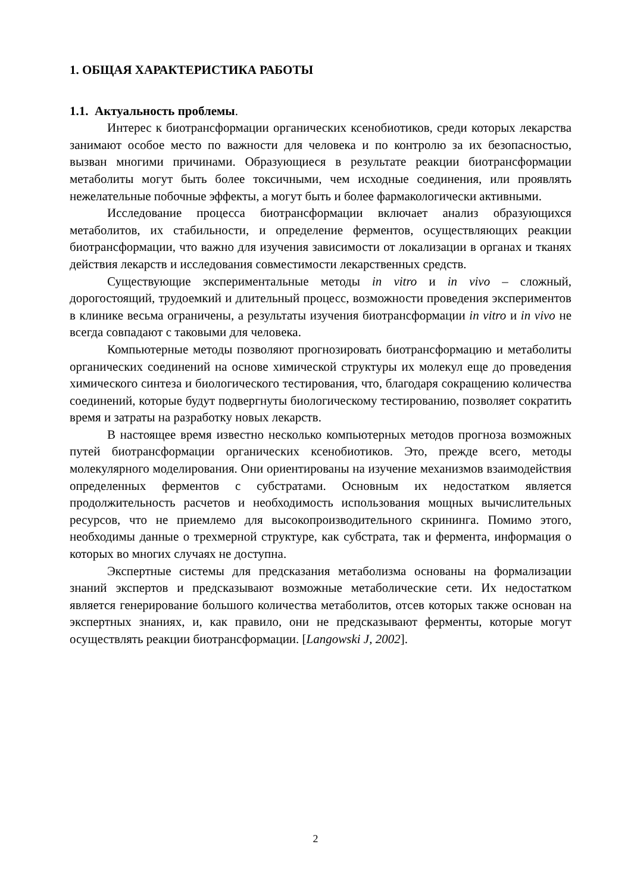1. ОБЩАЯ ХАРАКТЕРИСТИКА РАБОТЫ
1.1. Актуальность проблемы.
Интерес к биотрансформации органических ксенобиотиков, среди которых лекарства занимают особое место по важности для человека и по контролю за их безопасностью, вызван многими причинами. Образующиеся в результате реакции биотрансформации метаболиты могут быть более токсичными, чем исходные соединения, или проявлять нежелательные побочные эффекты, а могут быть и более фармакологически активными.
Исследование процесса биотрансформации включает анализ образующихся метаболитов, их стабильности, и определение ферментов, осуществляющих реакции биотрансформации, что важно для изучения зависимости от локализации в органах и тканях действия лекарств и исследования совместимости лекарственных средств.
Существующие экспериментальные методы in vitro и in vivo – сложный, дорогостоящий, трудоемкий и длительный процесс, возможности проведения экспериментов в клинике весьма ограничены, а результаты изучения биотрансформации in vitro и in vivo не всегда совпадают с таковыми для человека.
Компьютерные методы позволяют прогнозировать биотрансформацию и метаболиты органических соединений на основе химической структуры их молекул еще до проведения химического синтеза и биологического тестирования, что, благодаря сокращению количества соединений, которые будут подвергнуты биологическому тестированию, позволяет сократить время и затраты на разработку новых лекарств.
В настоящее время известно несколько компьютерных методов прогноза возможных путей биотрансформации органических ксенобиотиков. Это, прежде всего, методы молекулярного моделирования. Они ориентированы на изучение механизмов взаимодействия определенных ферментов с субстратами. Основным их недостатком является продолжительность расчетов и необходимость использования мощных вычислительных ресурсов, что не приемлемо для высокопроизводительного скрининга. Помимо этого, необходимы данные о трехмерной структуре, как субстрата, так и фермента, информация о которых во многих случаях не доступна.
Экспертные системы для предсказания метаболизма основаны на формализации знаний экспертов и предсказывают возможные метаболические сети. Их недостатком является генерирование большого количества метаболитов, отсев которых также основан на экспертных знаниях, и, как правило, они не предсказывают ферменты, которые могут осуществлять реакции биотрансформации. [Langowski J, 2002].
2